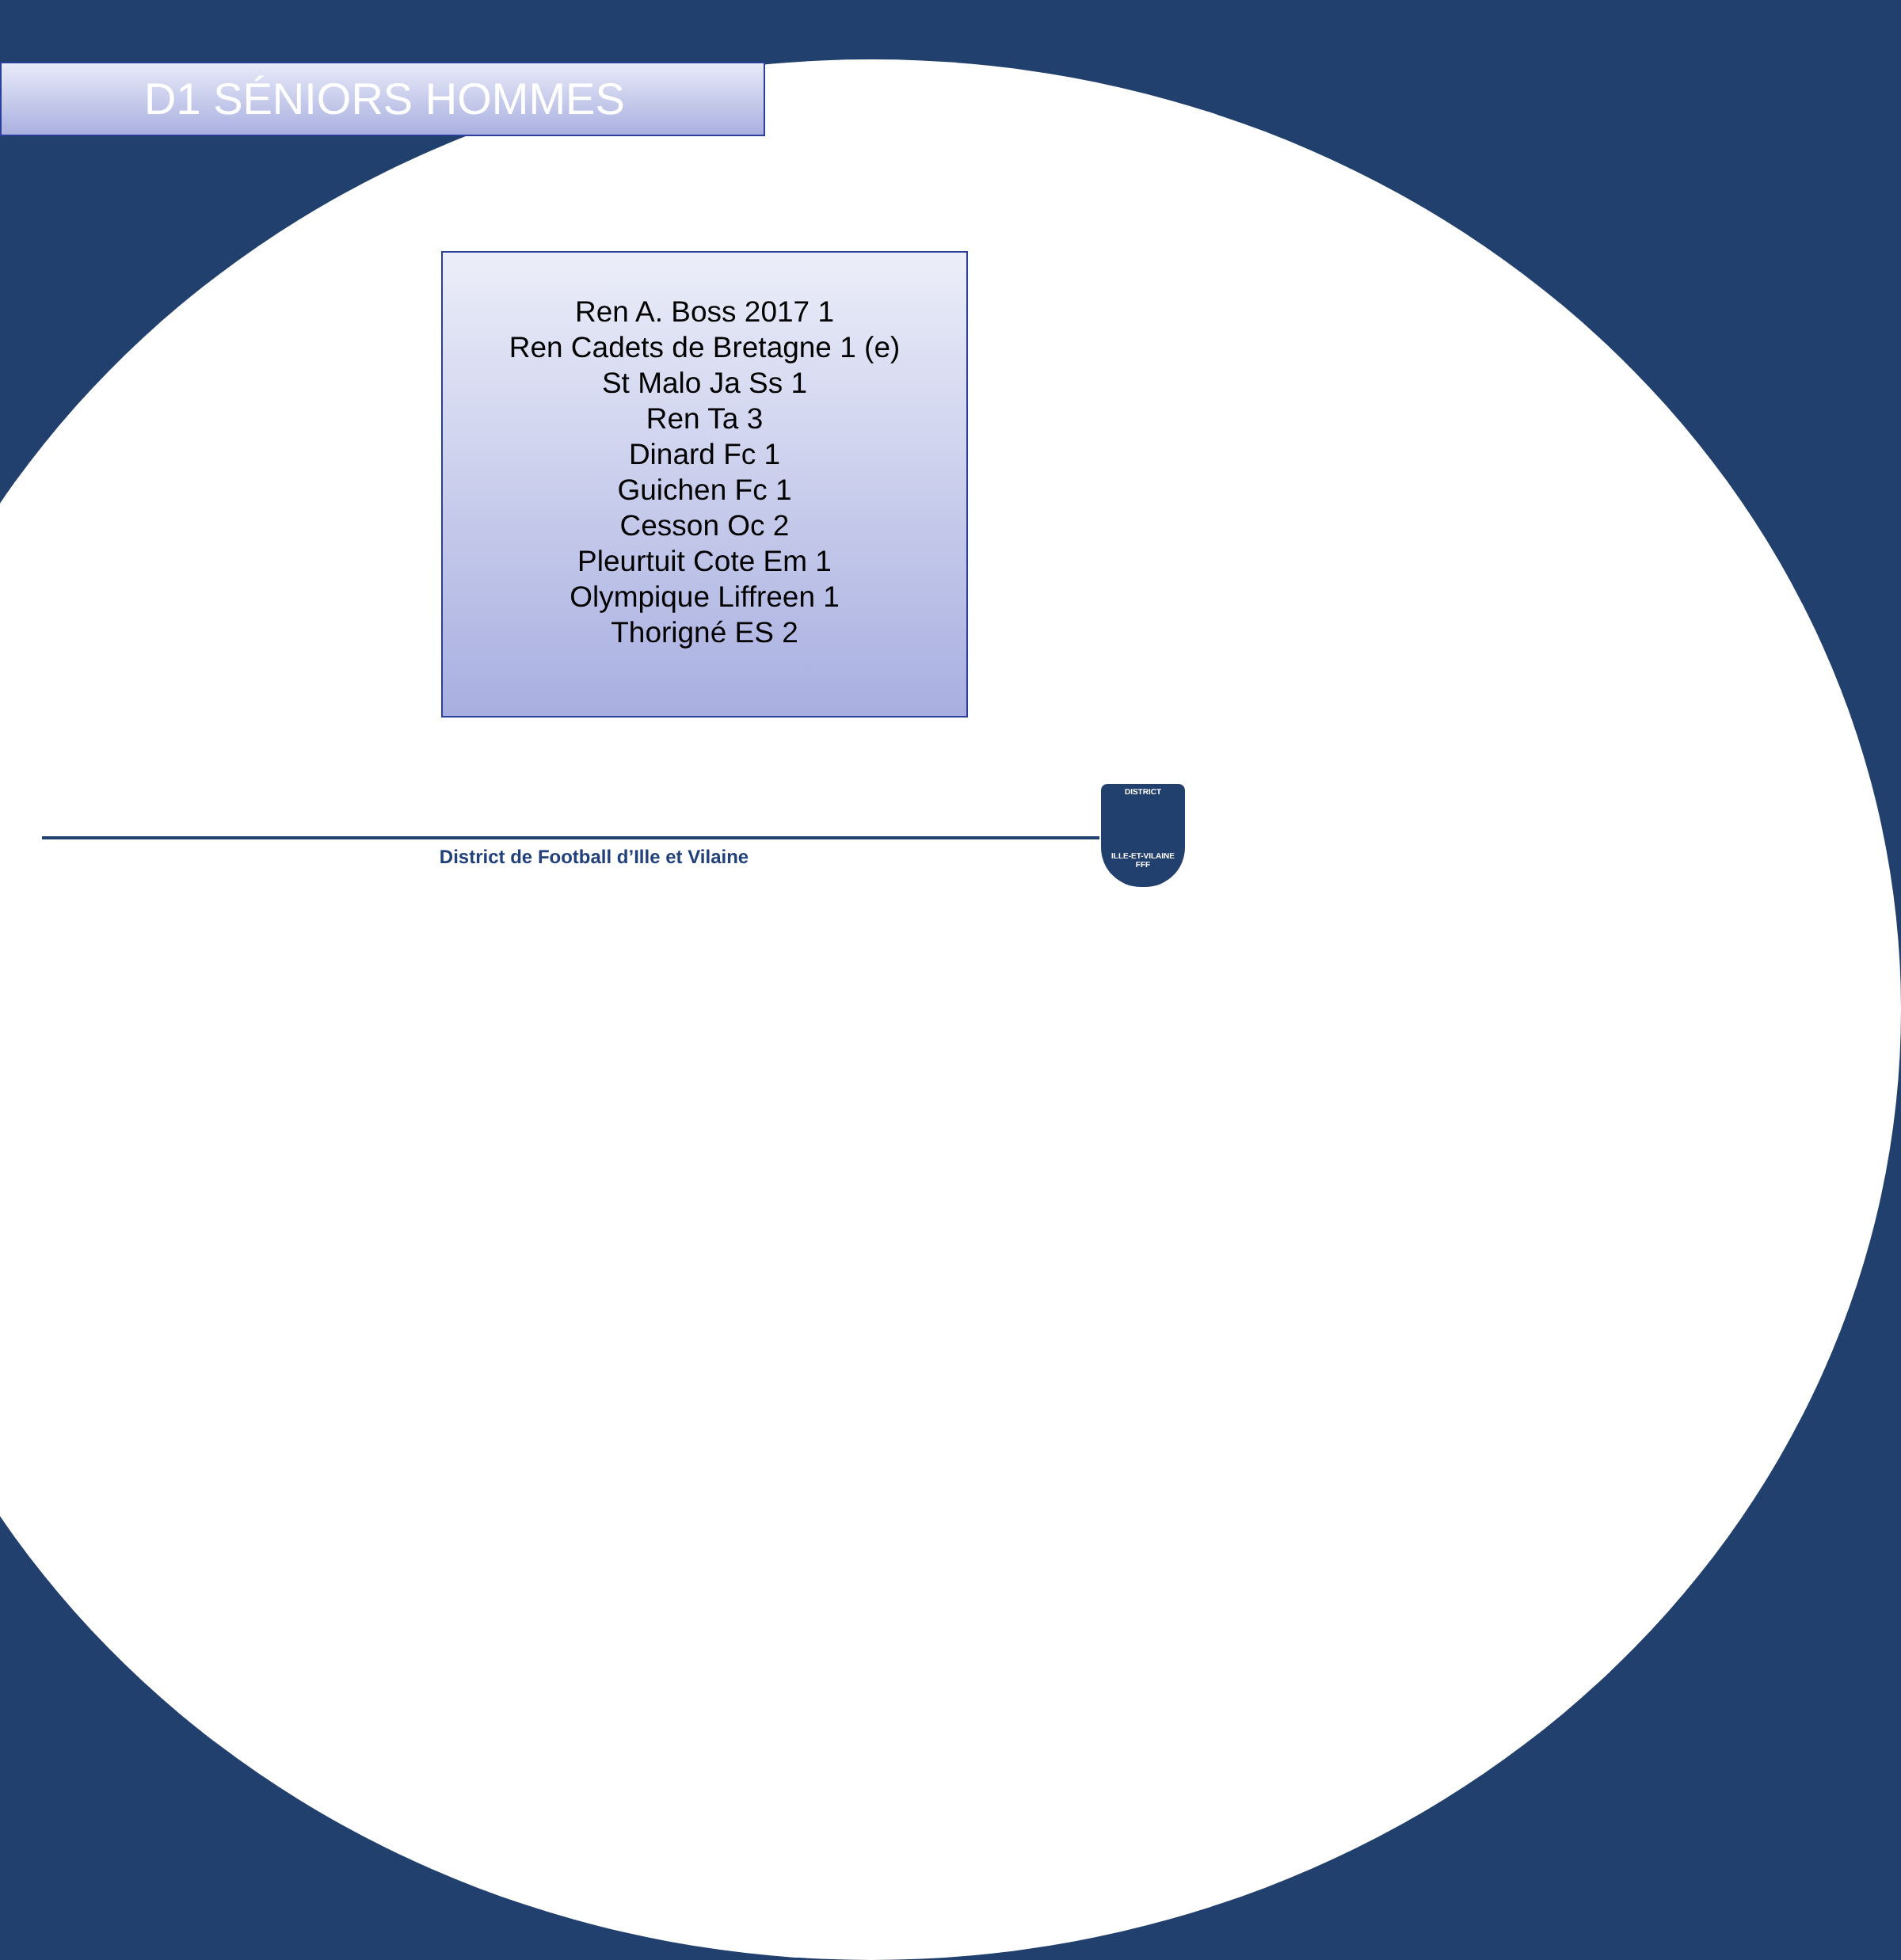D1 SÉNIORS HOMMES
Ren A. Boss 2017 1
Ren Cadets de Bretagne 1 (e)
St Malo Ja Ss 1
Ren Ta 3
Dinard Fc 1
Guichen Fc 1
Cesson Oc 2
Pleurtuit Cote Em 1
Olympique Liffreen 1
Thorigné ES 2
District de Football d’Ille et Vilaine
DISTRICT
ILLE-ET-VILAINE
FFF